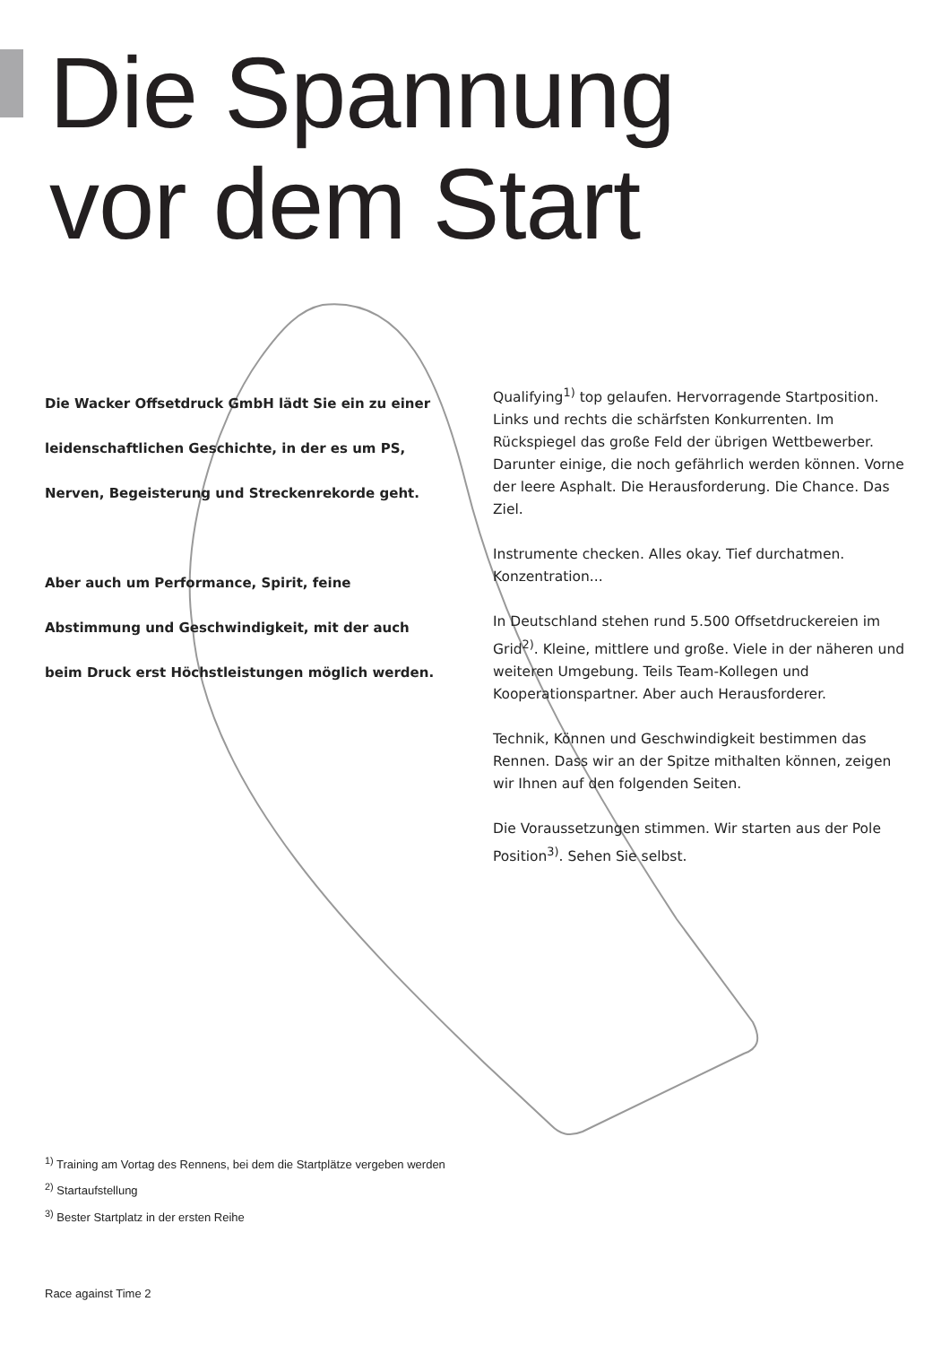Die Spannung
vor dem Start
Die Wacker Offsetdruck GmbH lädt Sie ein zu einer leidenschaftlichen Geschichte, in der es um PS, Nerven, Begeisterung und Streckenrekorde geht.
Aber auch um Performance, Spirit, feine Abstimmung und Geschwindigkeit, mit der auch beim Druck erst Höchstleistungen möglich werden.
Qualifying<sup>1)</sup> top gelaufen. Hervorragende Startposition. Links und rechts die schärfsten Konkurrenten. Im Rückspiegel das große Feld der übrigen Wettbewerber. Darunter einige, die noch gefährlich werden können. Vorne der leere Asphalt. Die Herausforderung. Die Chance. Das Ziel.
Instrumente checken. Alles okay. Tief durchatmen. Konzentration...
In Deutschland stehen rund 5.500 Offsetdruckereien im Grid<sup>2)</sup>. Kleine, mittlere und große. Viele in der näheren und weiteren Umgebung. Teils Team-Kollegen und Kooperationspartner. Aber auch Herausforderer.
Technik, Können und Geschwindigkeit bestimmen das Rennen. Dass wir an der Spitze mithalten können, zeigen wir Ihnen auf den folgenden Seiten.
Die Voraussetzungen stimmen. Wir starten aus der Pole Position<sup>3)</sup>. Sehen Sie selbst.
<sup>1)</sup> Training am Vortag des Rennens, bei dem die Startplätze vergeben werden
<sup>2)</sup> Startaufstellung
<sup>3)</sup> Bester Startplatz in der ersten Reihe
Race against Time 2